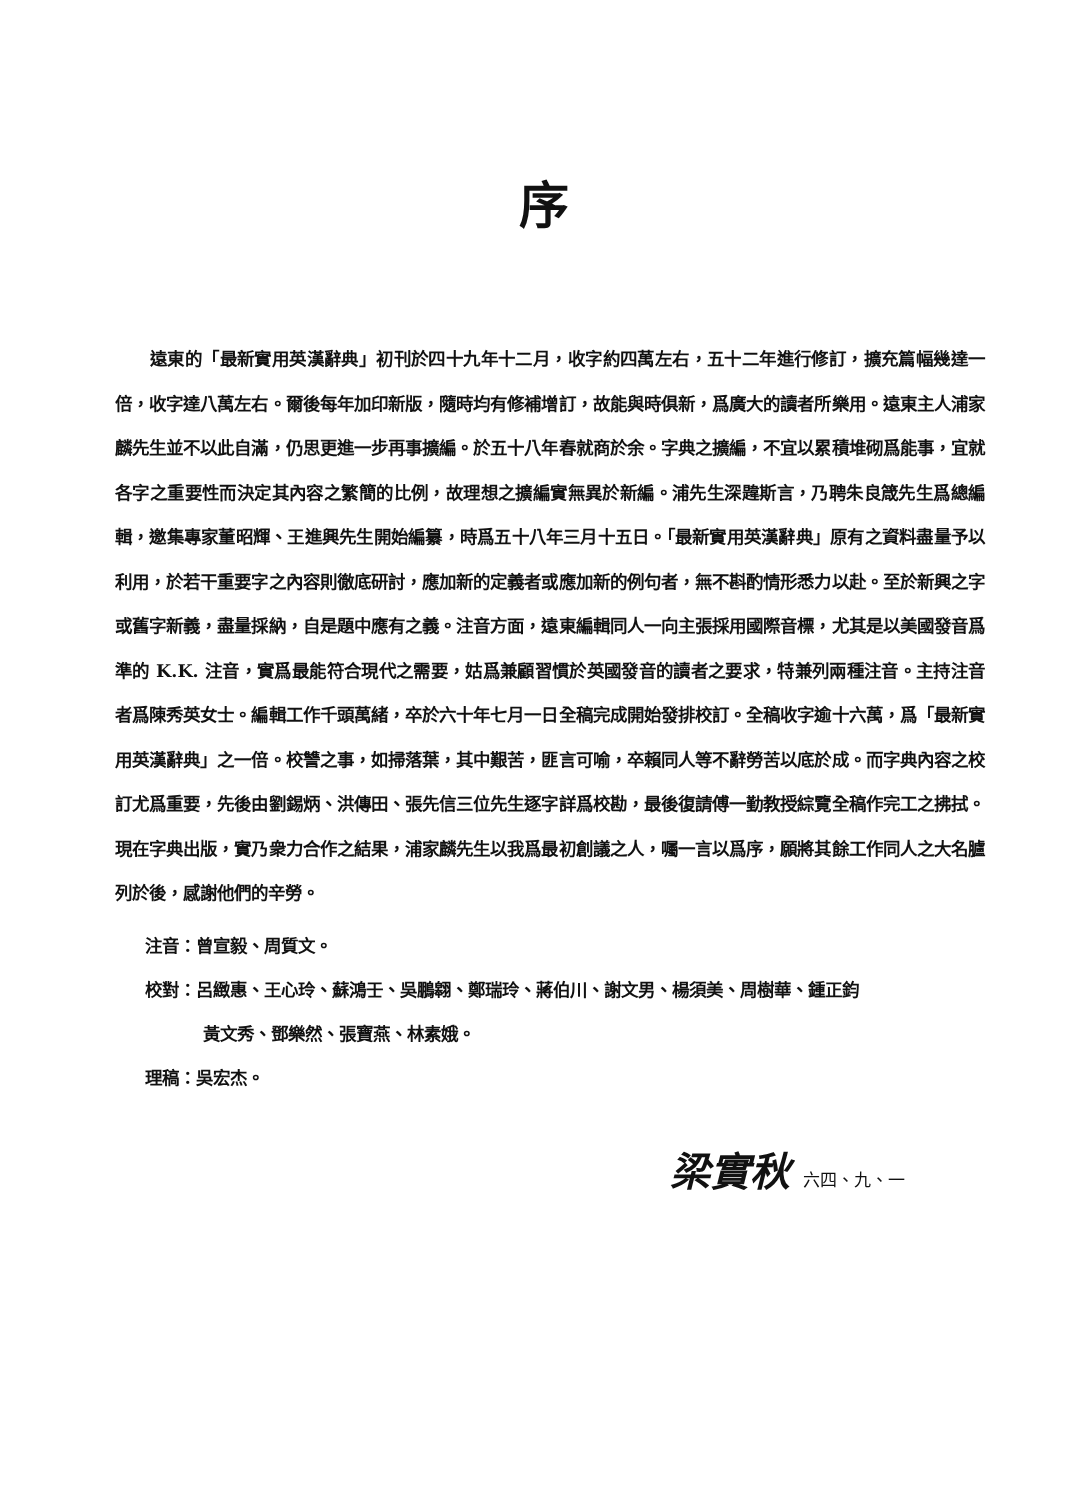序
遠東的「最新實用英漢辭典」初刊於四十九年十二月，收字約四萬左右，五十二年進行修訂，擴充篇幅幾達一倍，收字達八萬左右。爾後每年加印新版，隨時均有修補增訂，故能與時俱新，爲廣大的讀者所樂用。遠東主人浦家麟先生並不以此自滿，仍思更進一步再事擴編。於五十八年春就商於余。字典之擴編，不宜以累積堆砌爲能事，宜就各字之重要性而決定其內容之繁簡的比例，故理想之擴編實無異於新編。浦先生深韙斯言，乃聘朱良箴先生爲總編輯，邀集專家董昭輝、王進興先生開始編纂，時爲五十八年三月十五日。「最新實用英漢辭典」原有之資料盡量予以利用，於若干重要字之內容則徹底研討，應加新的定義者或應加新的例句者，無不斟酌情形悉力以赴。至於新興之字或舊字新義，盡量採納，自是題中應有之義。注音方面，遠東編輯同人一向主張採用國際音標，尤其是以美國發音爲準的 K.K. 注音，實爲最能符合現代之需要，姑爲兼顧習慣於英國發音的讀者之要求，特兼列兩種注音。主持注音者爲陳秀英女士。編輯工作千頭萬緒，卒於六十年七月一日全稿完成開始發排校訂。全稿收字逾十六萬，爲「最新實用英漢辭典」之一倍。校讐之事，如掃落葉，其中艱苦，匪言可喻，卒賴同人等不辭勞苦以底於成。而字典內容之校訂尤爲重要，先後由劉錫炳、洪傳田、張先信三位先生逐字詳爲校勘，最後復請傅一勤教授綜覽全稿作完工之拂拭。現在字典出版，實乃衆力合作之結果，浦家麟先生以我爲最初創議之人，囑一言以爲序，願將其餘工作同人之大名臚列於後，感謝他們的辛勞。
注音：曾宣毅、周質文。
校對：呂緻惠、王心玲、蘇鴻壬、吳鵬翱、鄭瑞玲、蔣伯川、謝文男、楊須美、周樹華、鍾正鈞
黃文秀、鄧樂然、張寶燕、林素娥。
理稿：吳宏杰。
梁實秋 六四、九、一